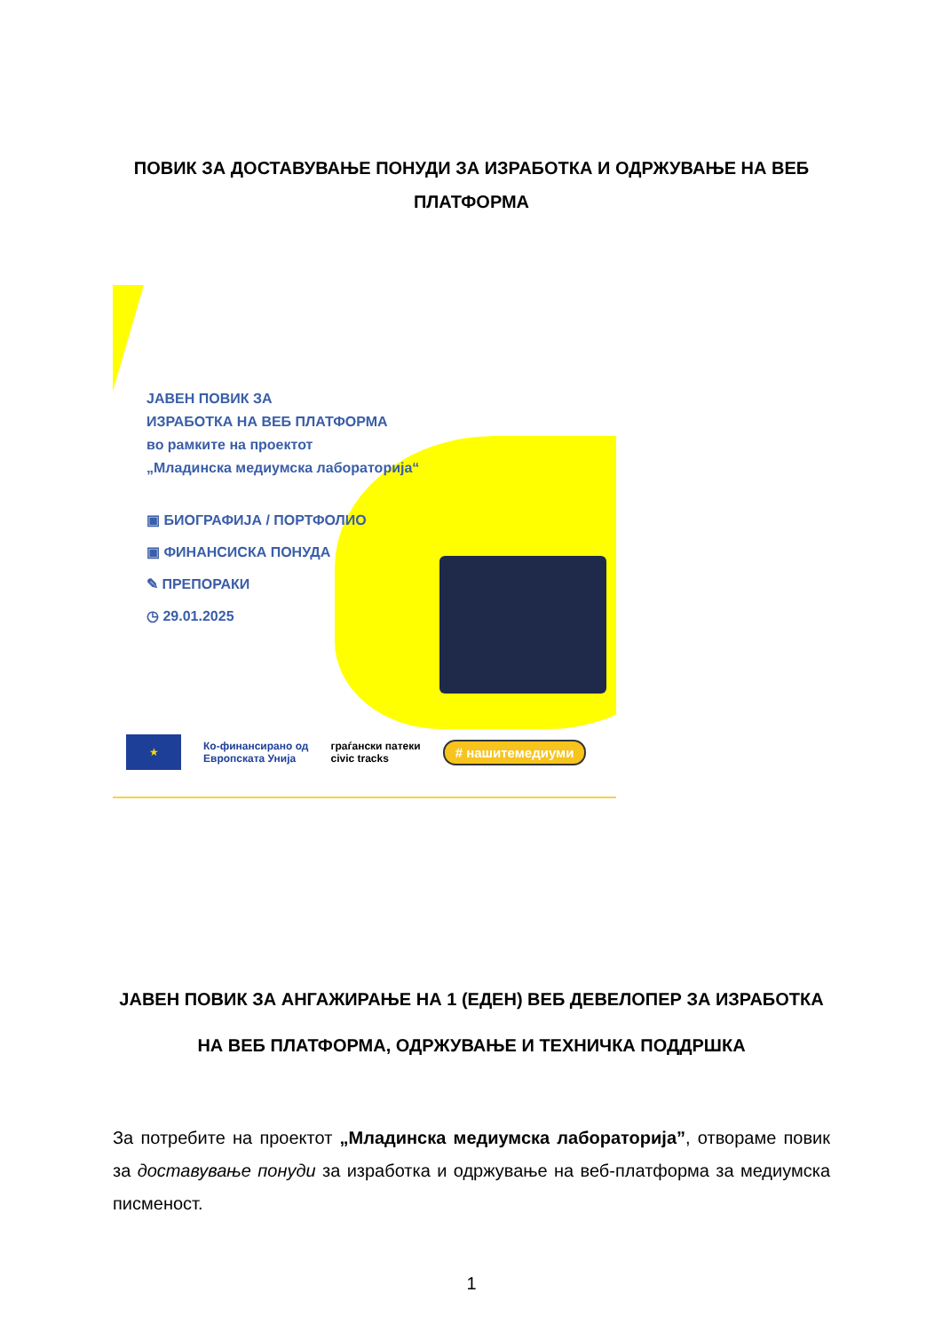ПОВИК ЗА ДОСТАВУВАЊЕ ПОНУДИ ЗА ИЗРАБОТКА И ОДРЖУВАЊЕ НА ВЕБ ПЛАТФОРМА
ЈАВЕН ПОВИК ЗА
ИЗРАБОТКА НА ВЕБ ПЛАТФОРМА
во рамките на проектот
„Младинска медиумска лабораторија“
▣ БИОГРАФИЈА / ПОРТФОЛИО
▣ ФИНАНСИСКА ПОНУДА
✎ ПРЕПОРАКИ
◷ 29.01.2025
★
Ко-финансирано од
Европската Унија
граѓански патеки
civic tracks
# нашитемедиуми
ЈАВЕН ПОВИК ЗА АНГАЖИРАЊЕ НА 1 (ЕДЕН) ВЕБ ДЕВЕЛОПЕР ЗА ИЗРАБОТКА НА ВЕБ ПЛАТФОРМА, ОДРЖУВАЊЕ И ТЕХНИЧКА ПОДДРШКА
За потребите на проектот „Младинска медиумска лабораторија”, отвораме повик за доставување понуди за изработка и одржување на веб-платформа за медиумска писменост.
1